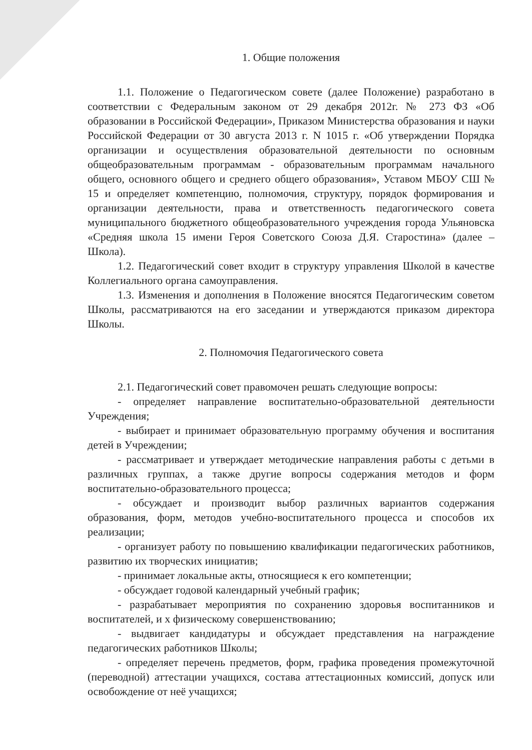1. Общие положения
1.1. Положение о Педагогическом совете (далее Положение) разработано в соответствии с Федеральным законом от 29 декабря 2012г. № 273 ФЗ «Об образовании в Российской Федерации», Приказом Министерства образования и науки Российской Федерации от 30 августа 2013 г. N 1015 г. «Об утверждении Порядка организации и осуществления образовательной деятельности по основным общеобразовательным программам - образовательным программам начального общего, основного общего и среднего общего образования», Уставом МБОУ СШ № 15 и определяет компетенцию, полномочия, структуру, порядок формирования и организации деятельности, права и ответственность педагогического совета муниципального бюджетного общеобразовательного учреждения города Ульяновска «Средняя школа 15 имени Героя Советского Союза Д.Я. Старостина» (далее – Школа).
1.2. Педагогический совет входит в структуру управления Школой в качестве Коллегиального органа самоуправления.
1.3. Изменения и дополнения в Положение вносятся Педагогическим советом Школы, рассматриваются на его заседании и утверждаются приказом директора Школы.
2. Полномочия Педагогического совета
2.1. Педагогический совет правомочен решать следующие вопросы:
- определяет направление воспитательно-образовательной деятельности Учреждения;
- выбирает и принимает образовательную программу обучения и воспитания детей в Учреждении;
- рассматривает и утверждает методические направления работы с детьми в различных группах, а также другие вопросы содержания методов и форм воспитательно-образовательного процесса;
- обсуждает и производит выбор различных вариантов содержания образования, форм, методов учебно-воспитательного процесса и способов их реализации;
- организует работу по повышению квалификации педагогических работников, развитию их творческих инициатив;
- принимает локальные акты, относящиеся к его компетенции;
- обсуждает годовой календарный учебный график;
- разрабатывает мероприятия по сохранению здоровья воспитанников и воспитателей, и х физическому совершенствованию;
- выдвигает кандидатуры и обсуждает представления на награждение педагогических работников Школы;
- определяет перечень предметов, форм, графика проведения промежуточной (переводной) аттестации учащихся, состава аттестационных комиссий, допуск или освобождение от неё учащихся;